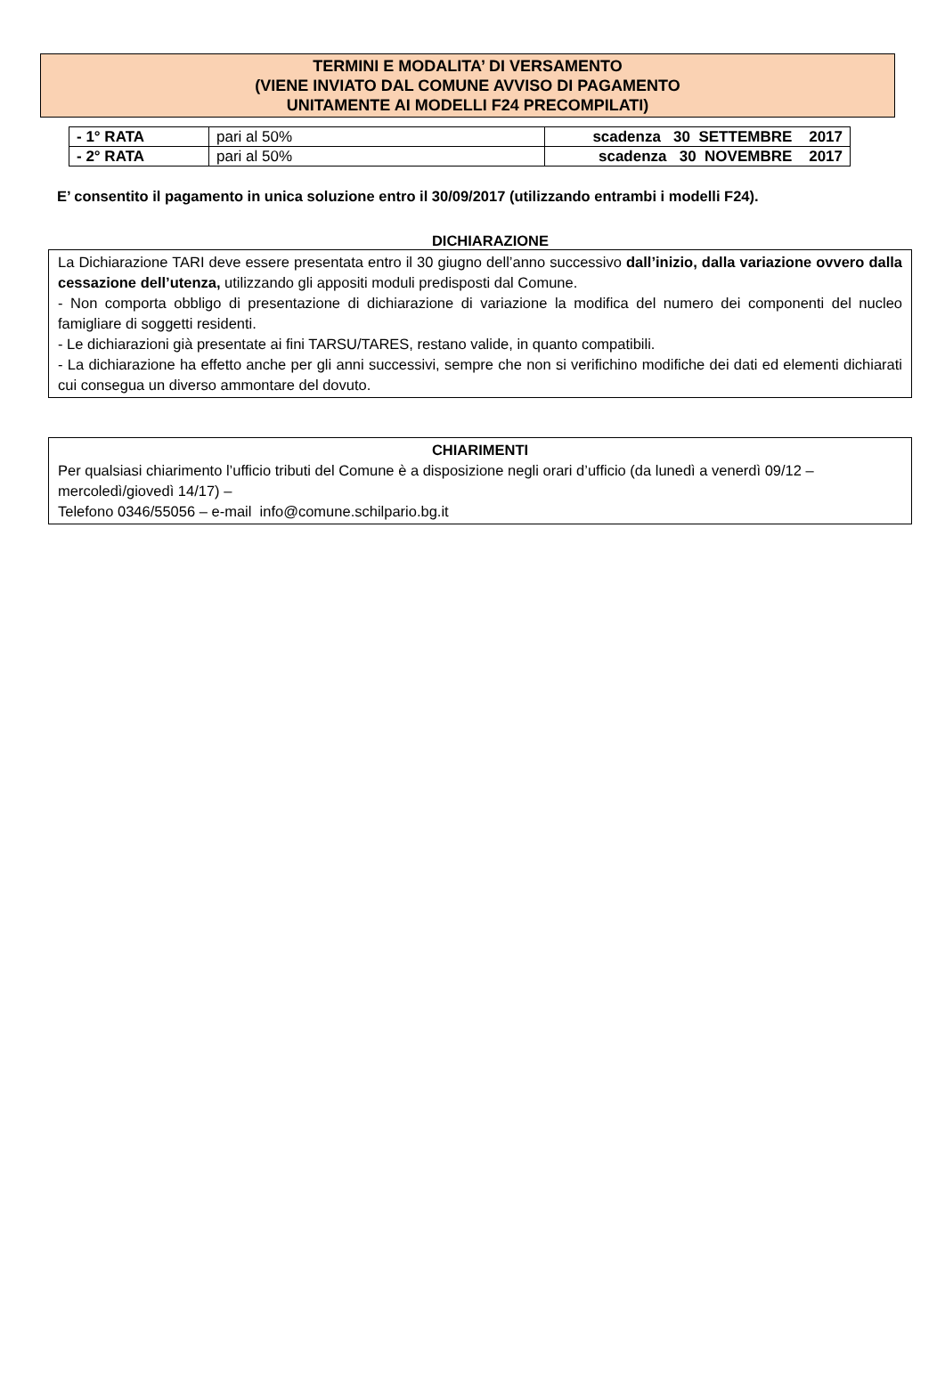TERMINI E MODALITA’ DI VERSAMENTO
(VIENE INVIATO DAL COMUNE AVVISO DI PAGAMENTO
UNITAMENTE AI MODELLI F24 PRECOMPILATI)
| - 1° RATA | pari al 50% | scadenza 30 SETTEMBRE 2017 |
| - 2° RATA | pari al 50% | scadenza 30 NOVEMBRE 2017 |
E’ consentito il pagamento in unica soluzione entro il 30/09/2017 (utilizzando entrambi i modelli F24).
DICHIARAZIONE
La Dichiarazione TARI deve essere presentata entro il 30 giugno dell’anno successivo dall’inizio, dalla variazione ovvero dalla cessazione dell’utenza, utilizzando gli appositi moduli predisposti dal Comune.
- Non comporta obbligo di presentazione di dichiarazione di variazione la modifica del numero dei componenti del nucleo famigliare di soggetti residenti.
- Le dichiarazioni già presentate ai fini TARSU/TARES, restano valide, in quanto compatibili.
- La dichiarazione ha effetto anche per gli anni successivi, sempre che non si verifichino modifiche dei dati ed elementi dichiarati cui consegua un diverso ammontare del dovuto.
CHIARIMENTI
Per qualsiasi chiarimento l’ufficio tributi del Comune è a disposizione negli orari d’ufficio (da lunedì a venerdì 09/12 –
mercoledì/giovedì 14/17) –
Telefono 0346/55056 – e-mail info@comune.schilpario.bg.it